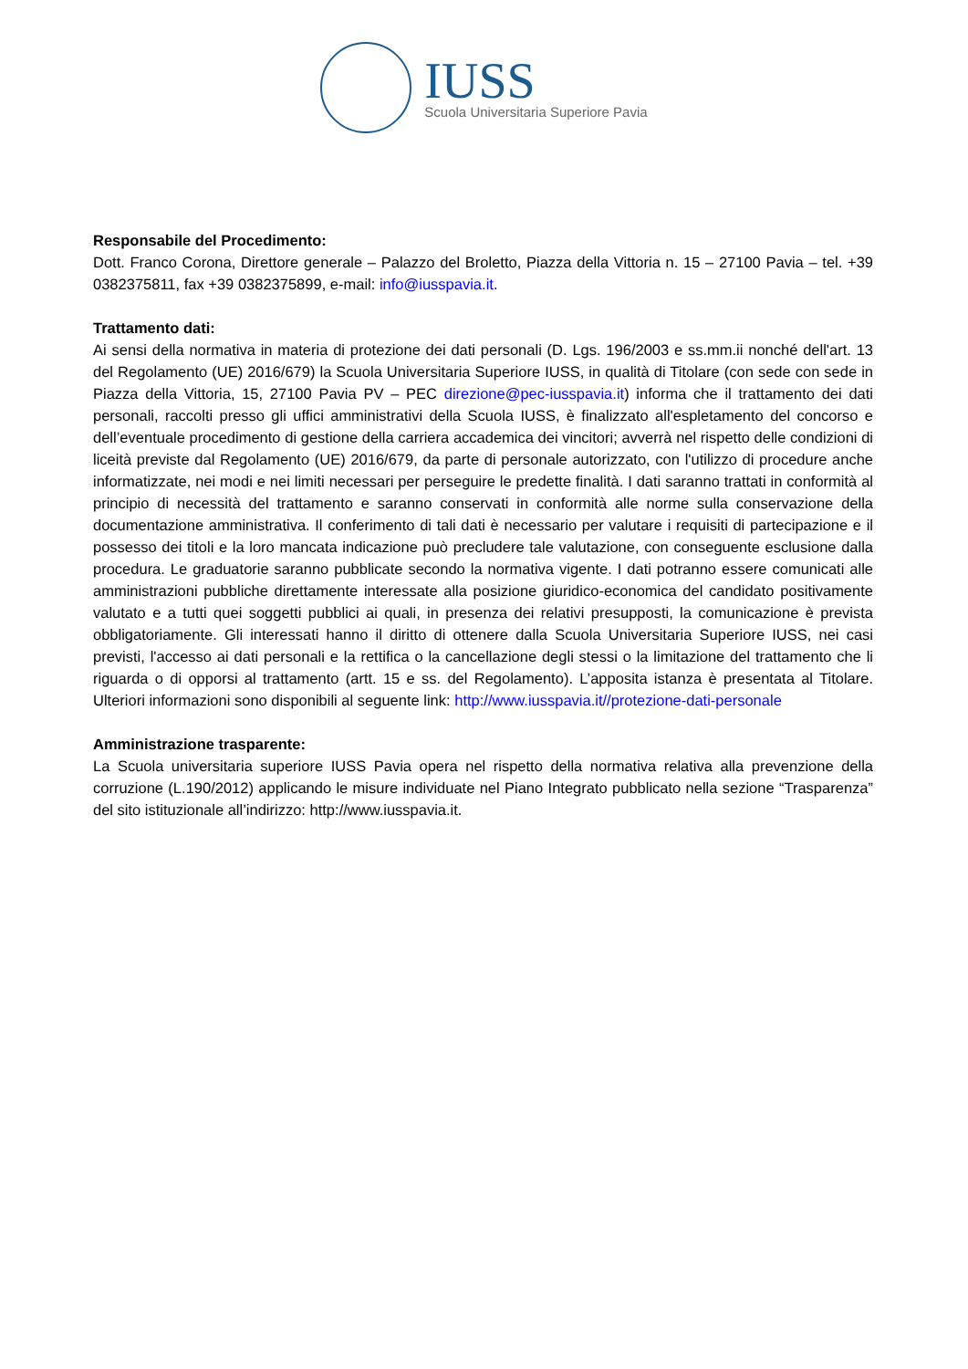IUSS
Scuola Universitaria Superiore Pavia
Responsabile del Procedimento:
Dott. Franco Corona, Direttore generale – Palazzo del Broletto, Piazza della Vittoria n. 15 – 27100 Pavia – tel. +39 0382375811, fax +39 0382375899, e-mail: info@iusspavia.it.
Trattamento dati:
Ai sensi della normativa in materia di protezione dei dati personali (D. Lgs. 196/2003 e ss.mm.ii nonché dell'art. 13 del Regolamento (UE) 2016/679) la Scuola Universitaria Superiore IUSS, in qualità di Titolare (con sede con sede in Piazza della Vittoria, 15, 27100 Pavia PV – PEC direzione@pec-iusspavia.it) informa che il trattamento dei dati personali, raccolti presso gli uffici amministrativi della Scuola IUSS, è finalizzato all'espletamento del concorso e dell’eventuale procedimento di gestione della carriera accademica dei vincitori; avverrà nel rispetto delle condizioni di liceità previste dal Regolamento (UE) 2016/679, da parte di personale autorizzato, con l'utilizzo di procedure anche informatizzate, nei modi e nei limiti necessari per perseguire le predette finalità. I dati saranno trattati in conformità al principio di necessità del trattamento e saranno conservati in conformità alle norme sulla conservazione della documentazione amministrativa. Il conferimento di tali dati è necessario per valutare i requisiti di partecipazione e il possesso dei titoli e la loro mancata indicazione può precludere tale valutazione, con conseguente esclusione dalla procedura. Le graduatorie saranno pubblicate secondo la normativa vigente. I dati potranno essere comunicati alle amministrazioni pubbliche direttamente interessate alla posizione giuridico-economica del candidato positivamente valutato e a tutti quei soggetti pubblici ai quali, in presenza dei relativi presupposti, la comunicazione è prevista obbligatoriamente. Gli interessati hanno il diritto di ottenere dalla Scuola Universitaria Superiore IUSS, nei casi previsti, l'accesso ai dati personali e la rettifica o la cancellazione degli stessi o la limitazione del trattamento che li riguarda o di opporsi al trattamento (artt. 15 e ss. del Regolamento). L’apposita istanza è presentata al Titolare. Ulteriori informazioni sono disponibili al seguente link: http://www.iusspavia.it//protezione-dati-personale
Amministrazione trasparente:
La Scuola universitaria superiore IUSS Pavia opera nel rispetto della normativa relativa alla prevenzione della corruzione (L.190/2012) applicando le misure individuate nel Piano Integrato pubblicato nella sezione “Trasparenza” del sito istituzionale all’indirizzo: http://www.iusspavia.it.